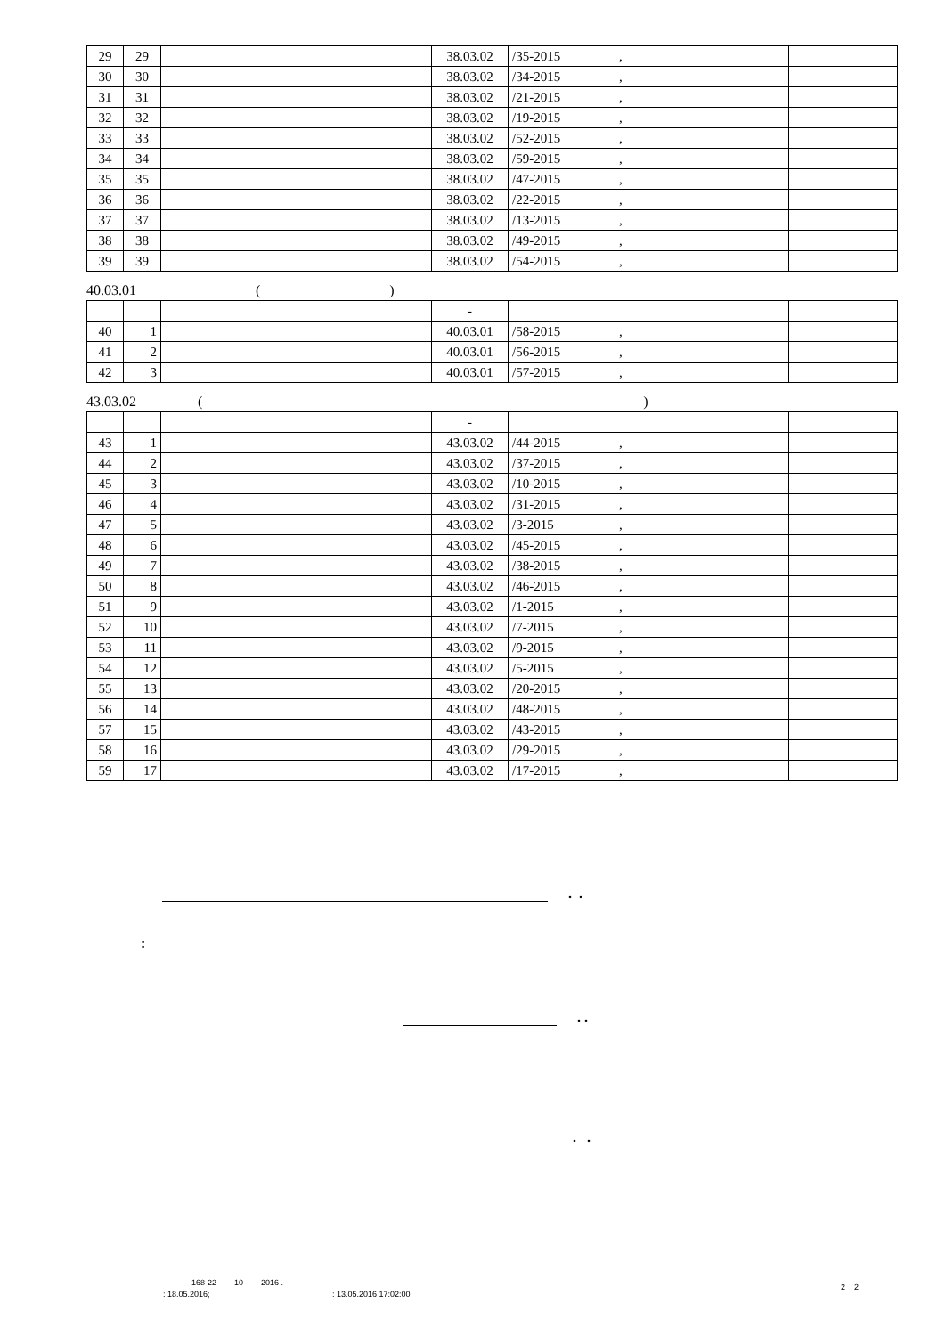| 29 | 29 | | 38.03.02 | /35-2015 | , | |
| 30 | 30 | | 38.03.02 | /34-2015 | , | |
| 31 | 31 | | 38.03.02 | /21-2015 | , | |
| 32 | 32 | | 38.03.02 | /19-2015 | , | |
| 33 | 33 | | 38.03.02 | /52-2015 | , | |
| 34 | 34 | | 38.03.02 | /59-2015 | , | |
| 35 | 35 | | 38.03.02 | /47-2015 | , | |
| 36 | 36 | | 38.03.02 | /22-2015 | , | |
| 37 | 37 | | 38.03.02 | /13-2015 | , | |
| 38 | 38 | | 38.03.02 | /49-2015 | , | |
| 39 | 39 | | 38.03.02 | /54-2015 | , | |
40.03.01 ()
| | | | - | | | |
| 40 | 1 | | 40.03.01 | /58-2015 | , | |
| 41 | 2 | | 40.03.01 | /56-2015 | , | |
| 42 | 3 | | 40.03.01 | /57-2015 | , | |
43.03.02 ()
| | | | - | | | |
| 43 | 1 | | 43.03.02 | /44-2015 | , | |
| 44 | 2 | | 43.03.02 | /37-2015 | , | |
| 45 | 3 | | 43.03.02 | /10-2015 | , | |
| 46 | 4 | | 43.03.02 | /31-2015 | , | |
| 47 | 5 | | 43.03.02 | /3-2015 | , | |
| 48 | 6 | | 43.03.02 | /45-2015 | , | |
| 49 | 7 | | 43.03.02 | /38-2015 | , | |
| 50 | 8 | | 43.03.02 | /46-2015 | , | |
| 51 | 9 | | 43.03.02 | /1-2015 | , | |
| 52 | 10 | | 43.03.02 | /7-2015 | , | |
| 53 | 11 | | 43.03.02 | /9-2015 | , | |
| 54 | 12 | | 43.03.02 | /5-2015 | , | |
| 55 | 13 | | 43.03.02 | /20-2015 | , | |
| 56 | 14 | | 43.03.02 | /48-2015 | , | |
| 57 | 15 | | 43.03.02 | /43-2015 | , | |
| 58 | 16 | | 43.03.02 | /29-2015 | , | |
| 59 | 17 | | 43.03.02 | /17-2015 | , | |
. .
:
. .
. .
168-22 10 2016 .
: 18.05.2016; : 13.05.2016 17:02:00
2 2